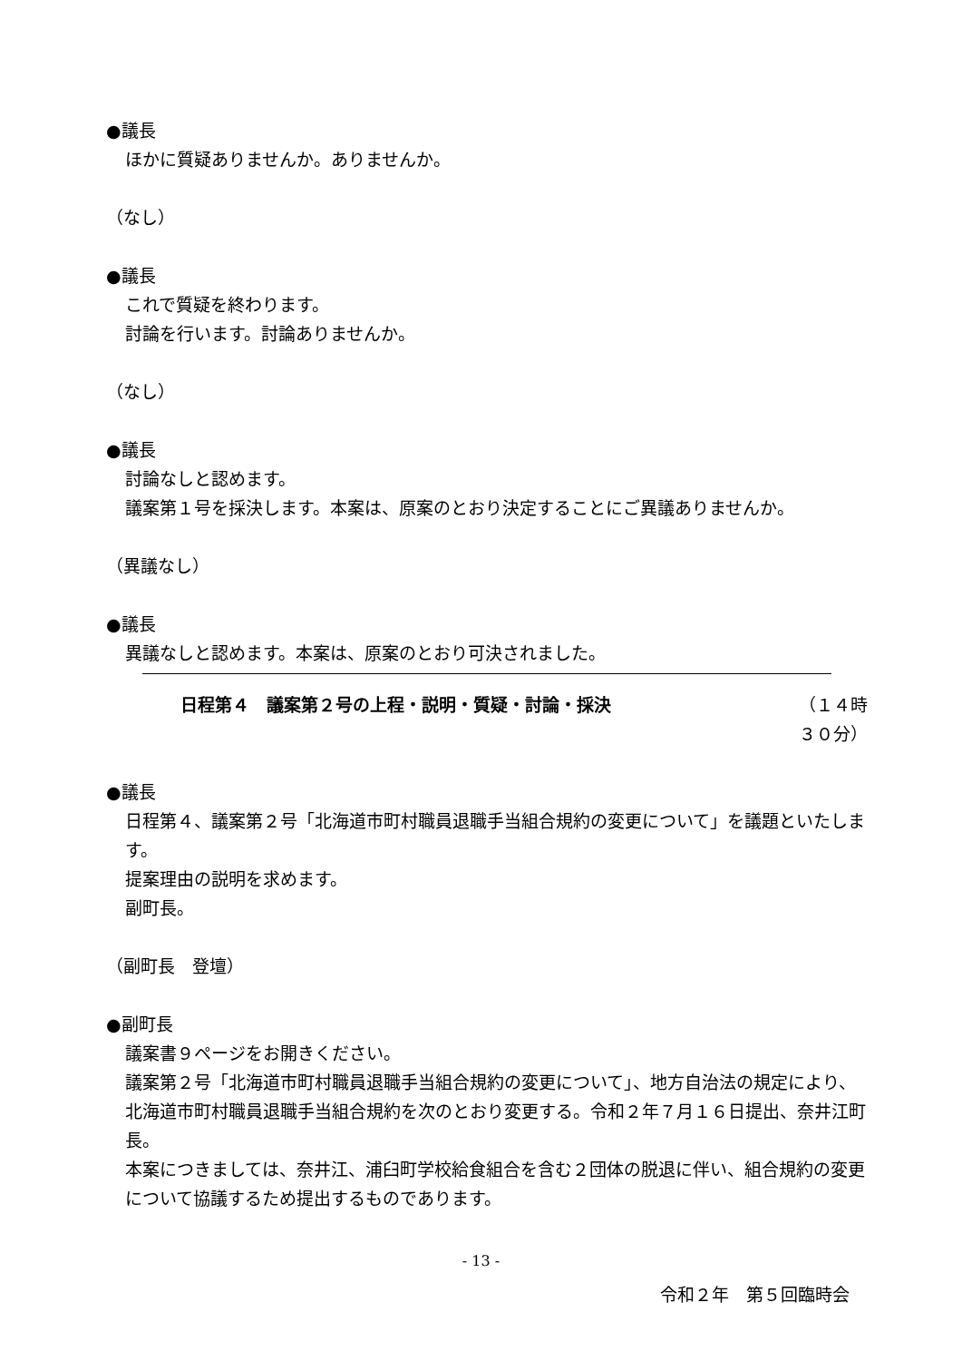●議長
ほかに質疑ありませんか。ありませんか。
（なし）
●議長
これで質疑を終わります。
討論を行います。討論ありませんか。
（なし）
●議長
討論なしと認めます。
議案第１号を採決します。本案は、原案のとおり決定することにご異議ありませんか。
（異議なし）
●議長
異議なしと認めます。本案は、原案のとおり可決されました。
日程第４　議案第２号の上程・説明・質疑・討論・採決 （１４時 ３０分）
●議長
日程第４、議案第２号「北海道市町村職員退職手当組合規約の変更について」を議題といたします。
提案理由の説明を求めます。
副町長。
（副町長　登壇）
●副町長
議案書９ページをお開きください。
議案第２号「北海道市町村職員退職手当組合規約の変更について」、地方自治法の規定により、北海道市町村職員退職手当組合規約を次のとおり変更する。令和２年７月１６日提出、奈井江町長。
本案につきましては、奈井江、浦臼町学校給食組合を含む２団体の脱退に伴い、組合規約の変更について協議するため提出するものであります。
- 13 -
令和２年　第５回臨時会